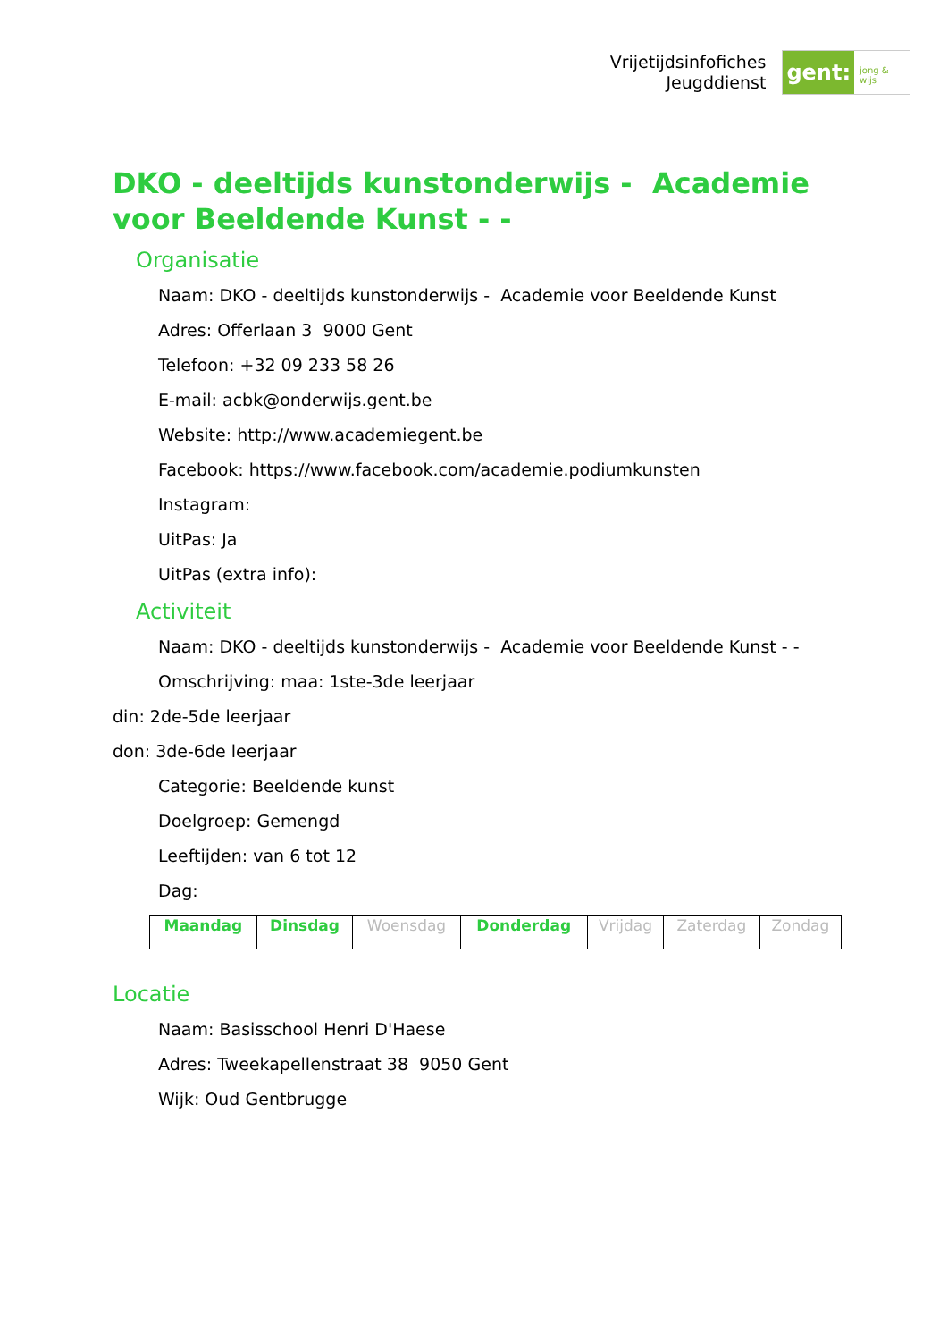Vrijetijdsinfofiches
Jeugddienst
gent:
jong & wijs
DKO - deeltijds kunstonderwijs - Academie voor Beeldende Kunst - -
Organisatie
Naam: DKO - deeltijds kunstonderwijs - Academie voor Beeldende Kunst
Adres: Offerlaan 3 9000 Gent
Telefoon: +32 09 233 58 26
E-mail: acbk@onderwijs.gent.be
Website: http://www.academiegent.be
Facebook: https://www.facebook.com/academie.podiumkunsten
Instagram:
UitPas: Ja
UitPas (extra info):
Activiteit
Naam: DKO - deeltijds kunstonderwijs - Academie voor Beeldende Kunst - -
Omschrijving: maa: 1ste-3de leerjaar
din: 2de-5de leerjaar
don: 3de-6de leerjaar
Categorie: Beeldende kunst
Doelgroep: Gemengd
Leeftijden: van 6 tot 12
Dag:
| Maandag | Dinsdag | Woensdag | Donderdag | Vrijdag | Zaterdag | Zondag |
Locatie
Naam: Basisschool Henri D'Haese
Adres: Tweekapellenstraat 38 9050 Gent
Wijk: Oud Gentbrugge